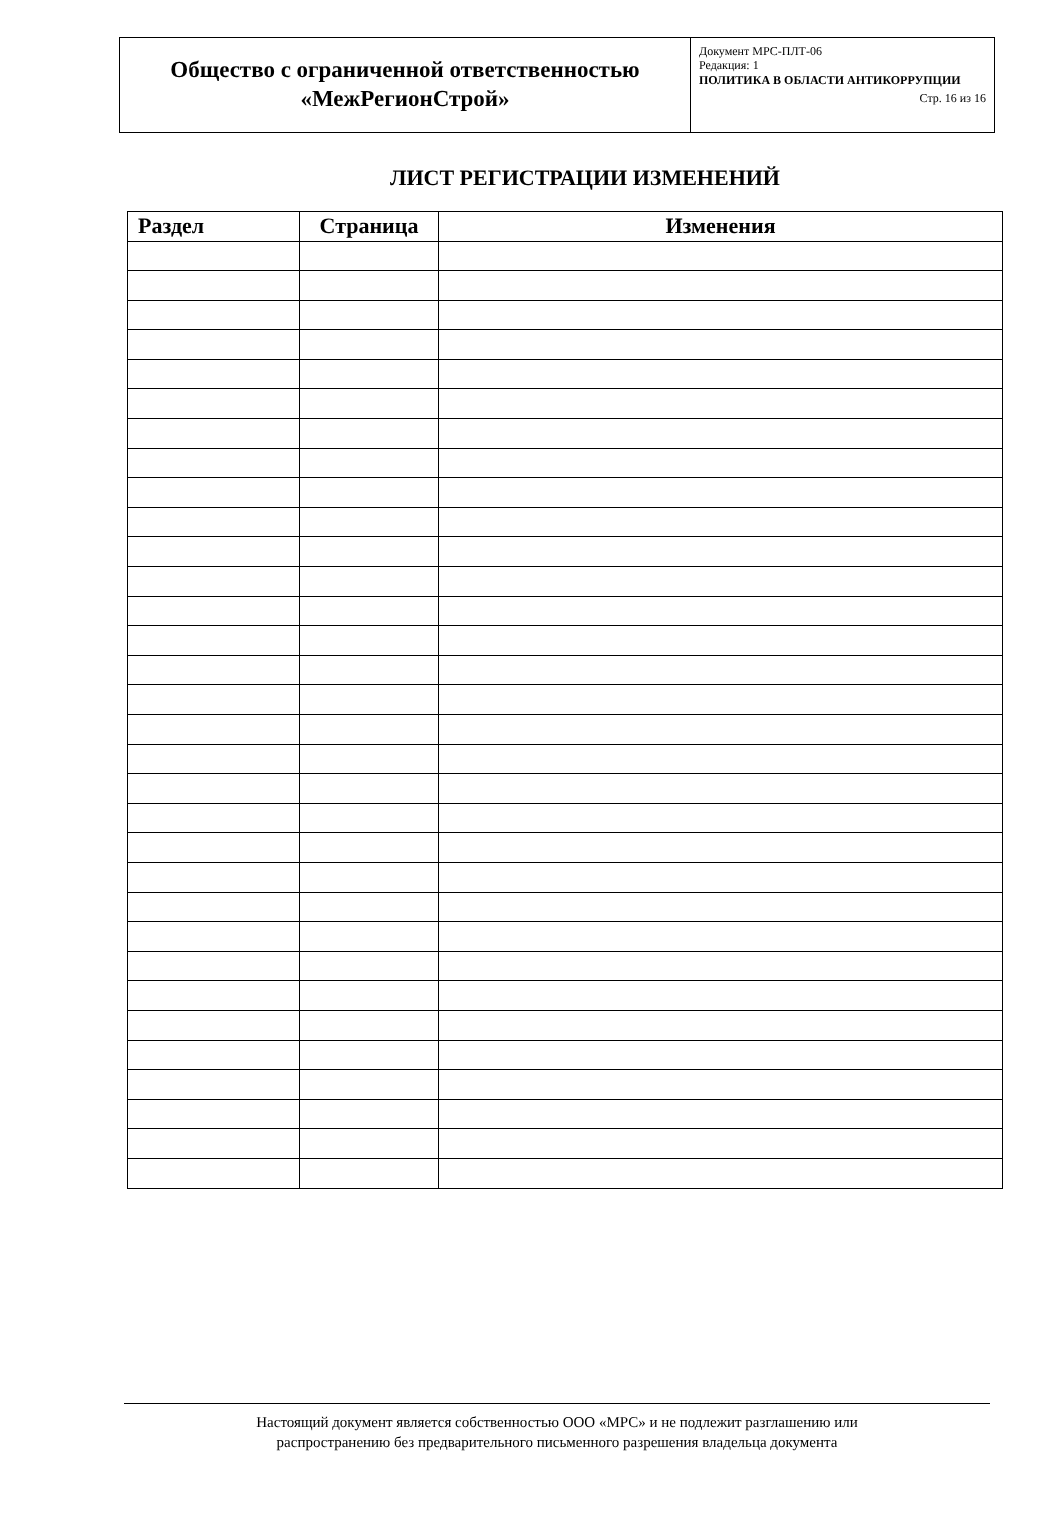| Общество с ограниченной ответственностью «МежРегионСтрой» | Документ МРС-ПЛТ-06 Редакция: 1 ПОЛИТИКА В ОБЛАСТИ АНТИКОРРУПЦИИ Стр. 16 из 16 |
ЛИСТ РЕГИСТРАЦИИ ИЗМЕНЕНИЙ
| Раздел | Страница | Изменения |
| --- | --- | --- |
Настоящий документ является собственностью ООО «МРС» и не подлежит разглашению или
распространению без предварительного письменного разрешения владельца документа